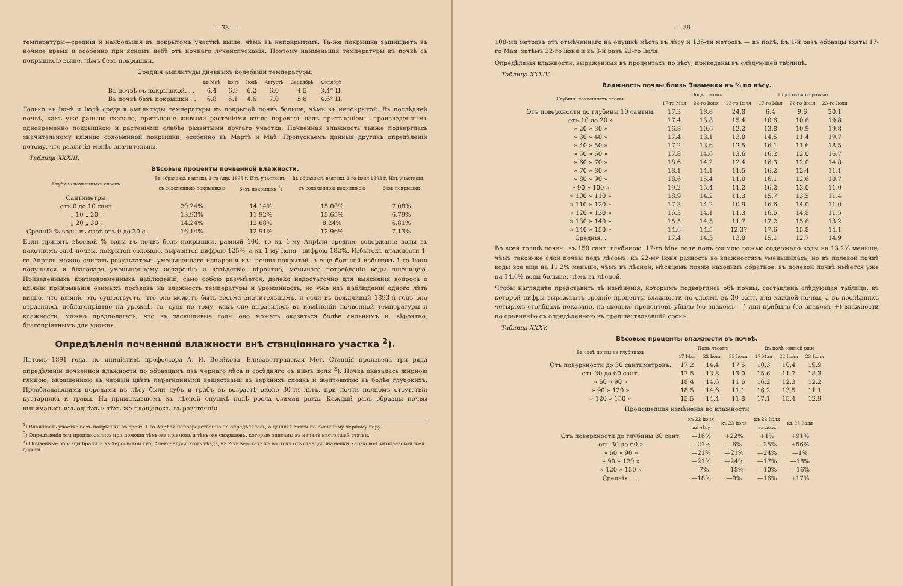— 38 —
температуры—среднія и наибольшія въ покрытомъ участкѣ выше, чѣмъ въ непокрытомъ. Та-же покрышка защищаетъ въ ночное время и особенно при ясномъ небѣ отъ ночнаго лучеиспусканія. Поэтому наименьшія температуры въ почвѣ съ покрышкою выше, чѣмъ безъ покрышки.
Среднія амплитуды дневныхъ колебаній температуры:
| | въ Маѣ | Іюнѣ | Іюлѣ | Августѣ | Сентябрѣ | Октябрѣ |
| --- | --- | --- | --- | --- | --- | --- |
| Въ почвѣ съ покрышкой. . . | 6.4 | 6.9 | 6.2 | 6.0 | 4.5 | 3.4° Ц. |
| Въ почвѣ безъ покрышки . . | 6.8 | 5.1 | 4.6 | 7.0 | 5.8 | 4.6° Ц. |
Только въ Іюнѣ и Іюлѣ среднія амплитуды температуры въ покрытой почвѣ больше, чѣмъ въ непокрытой. Въ послѣдней почвѣ, какъ уже раньше сказано, притѣненіе живыми растеніями взяло перевѣсъ надъ притѣненіемъ, произведеннымъ одновременно покрышкою и растеніями слабѣе развитыми другаго участка. Почвенная влажность также подверглась значительному вліянію соломенной покрышки, особенно въ Мартѣ и Маѣ. Пропускаемъ данныя другихъ опредѣленій потому, что различія менѣе значительны.
Таблица XXXIII.
Вѣсовые проценты почвенной влажности.
| Глубина почвенныхъ слоевъ: | Въ образцахъ взятыхъ 1-го Апр. 1893 г. Изъ участковъ | | Въ образцахъ взятыхъ 1-го Іюня 1893 г. Изъ участковъ | |
| --- | --- | --- | --- | --- |
| | съ соломенною покрышкою | безъ покрышки <sup>1</sup>) | съ соломенною покрышкою | безъ покрышки |
| Сантиметры: | | | | |
| отъ 0 до 10 сант. | 20.24% | 14.14% | 15.00% | 7.08% |
| „ 10 „ 20 „ | 13.93% | 11.92% | 15.65% | 6.79% |
| „ 20 „ 30 „ | 14.24% | 12.68% | 8.24% | 6.81% |
| Средній % воды въ слоѣ отъ 0 до 30 с. | 16.14% | 12.91% | 12.96% | 7.13% |
Если принять вѣсовой % воды въ почвѣ безъ покрышки, равный 100, то къ 1-му Апрѣля среднее содержаніе воды въ пахотномъ слоѣ почвы, покрытой соломою, выразится цифрою 125%, а къ 1-му Іюня—цифрою 182%. Избытокъ влажности 1-го Апрѣля можно считать результатомъ уменьшеннаго испаренія изъ почвы покрытой, а еще большій избытокъ 1-го Іюня получился и благодаря уменьшенному испаренію и вслѣдствіе, вѣроятно, меньшаго потребленія воды пшеницею. Приведенныхъ кратковременныхъ наблюденій, само собою разумѣется, далеко недостаточно для выясненія вопроса о вліяніи прикрыванія озимыхъ посѣвовъ на влажность температуры и урожайность, но уже изъ наблюденій одного лѣта видно, что вліяніе это существуетъ, что оно можетъ быть весьма значительнымъ, и если въ дождливый 1893-й годъ оно отразилось неблагопріятно на урожаѣ, то, судя по тому, какъ оно выразилось въ измѣненіи почвенной температуры и влажности, можно предполагать, что въ засушливые годы оно можетъ оказаться болѣе сильнымъ и, вѣроятно, благопріятнымъ для урожая.
Опредѣленія почвенной влажности внѣ станціоннаго участка <sup>2</sup>).
Лѣтомъ 1891 года, по иниціативѣ профессора А. И. Воейкова, Елисаветградская Мет. Станція произвела три ряда опредѣленій почвенной влажности по образцамъ изъ чернаго лѣса и сосѣдняго съ нимъ поля <sup>3</sup>). Почва оказалась жирною глиною, окрашенною въ черный цвѣтъ перегнойными веществами въ верхнихъ слояхъ и желтоватою въ болѣе глубокихъ. Преобладающими породами въ лѣсу были дубъ и грабъ въ возрастѣ около 30-ти лѣтъ, при почти полномъ отсутствіи кустарника и травы. На примыкавшемъ къ лѣсной опушкѣ полѣ росла озимая рожь. Каждый разъ образцы почвы вынимались изъ однѣхъ и тѣхъ-же площадокъ, въ разстояніи
<sup>1</sup>) Влажность участка безъ покрышки въ срокъ 1-го Апрѣля непосредственно не опредѣлялась, а данныя взяты по смежному черному пару.
<sup>2</sup>) Опредѣленія эти производились при помощи тѣхъ-же пріемовъ и тѣхъ-же снарядовъ, которые описаны въ началѣ настоящей статьи.
<sup>3</sup>) Почвенные образцы брались въ Херсонской губ. Александрійскомъ уѣздѣ, въ 2-хъ верстахъ къ востоку отъ станціи Знаменки Харьково-Николаевской жел. дороги.
— 39 —
108-ми метровъ отъ отмѣченнаго на опушкѣ мѣста въ лѣсу и 135-ти метровъ — въ полѣ. Въ 1-й разъ образцы взяты 17-го Мая, затѣмъ 22-го Іюня и въ 3-й разъ 23-го Іюля.
Опредѣленія влажности, выраженныя въ процентахъ по вѣсу, приведены въ слѣдующей таблицѣ.
Таблица XXXIV.
Влажность почвы близь Знаменки въ % по вѣсу.
| Глубина почвенныхъ слоевъ | Подъ лѣсомъ | | | Подъ озимою рожью | | |
| --- | --- | --- | --- | --- | --- | --- |
| | 17-го Мая | 22-го Іюня | 23-го Іюля | 17-го Мая | 22-го Іюня | 23-го Іюля |
| Отъ поверхности до глубины 10 сантим. | 17.3 | 18.8 | 24.8 | 6.4 | 9.6 | 20.1 |
| отъ 10 до 20 » | 17.4 | 13.8 | 15.4 | 10.6 | 10.6 | 19.8 |
| » 20 » 30 » | 16.8 | 10.6 | 12.2 | 13.8 | 10.9 | 19.8 |
| » 30 » 40 » | 17.4 | 13.1 | 13.0 | 14.5 | 11.4 | 19.7 |
| » 40 » 50 » | 17.2 | 13.6 | 12.5 | 16.1 | 11.6 | 18.5 |
| » 50 » 60 » | 17.8 | 14.6 | 13.6 | 16.2 | 12.0 | 16.7 |
| » 60 » 70 » | 18.6 | 14.2 | 12.4 | 16.3 | 12.0 | 14.8 |
| » 70 » 80 » | 18.1 | 14.1 | 11.5 | 16.2 | 12.4 | 11.1 |
| » 80 » 90 » | 18.6 | 15.4 | 11.0 | 16.1 | 12.6 | 10.7 |
| » 90 » 100 » | 19.2 | 15.4 | 11.2 | 16.2 | 13.0 | 11.0 |
| » 100 » 110 » | 18.9 | 14.2 | 11.3 | 15.7 | 13.5 | 11.4 |
| » 110 » 120 » | 17.3 | 14.2 | 10.9 | 16.6 | 14.0 | 11.0 |
| » 120 » 130 » | 16.3 | 14.1 | 11.3 | 16.5 | 14.8 | 11.5 |
| » 130 » 140 » | 15.5 | 14.5 | 11.7 | 17.2 | 15.6 | 13.2 |
| » 140 » 150 » | 14.6 | 14.5 | 12.3? | 17.6 | 15.8 | 14.1 |
| Среднія. . | 17.4 | 14.3 | 13.0 | 15.1 | 12.7 | 14.9 |
Во всей толщѣ почвы, въ 150 сант. глубиною, 17-го Мая поле подъ озимою рожью содержало воды на 13.2% меньше, чѣмъ такой-же слой почвы подъ лѣсомъ; къ 22-му Іюня разность во влажностяхъ уменьшилась, но въ полевой почвѣ воды все еще на 11.2% меньше, чѣмъ въ лѣсной; мѣсяцемъ позже находимъ обратное: въ полевой почвѣ имѣется уже на 14.6% воды больше, чѣмъ въ лѣсной.
Чтобы нагляднѣе представить тѣ измѣненія, которымъ подверглись обѣ почвы, составлена слѣдующая таблица, въ которой цифры выражаютъ средніе проценты влажности по слоямъ въ 30 сант. для каждой почвы, а въ послѣднихъ четырехъ столбцахъ показано, на сколько процентовъ убыло (со знакомъ —) или прибыло (со знакомъ +) влажности по сравненію съ опредѣленною въ предшествовавшій срокъ.
Таблица XXXV.
Вѣсовые проценты влажности въ почвѣ.
| Въ слоѣ почвы на глубинахъ | Подъ лѣсомъ | | | Въ полѣ озимой ржи | | |
| --- | --- | --- | --- | --- | --- | --- |
| | 17 Мая | 22 Іюня | 23 Іюля | 17 Мая | 22 Іюня | 23 Іюля |
| Отъ поверхности до 30 сантиметровъ. | 17.2 | 14.4 | 17.5 | 10.3 | 10.4 | 19.9 |
| отъ 30 до 60 сант. | 17.5 | 13.8 | 13.0 | 15.6 | 11.7 | 18.3 |
| » 60 » 90 » | 18.4 | 14.6 | 11.6 | 16.2 | 12.3 | 12.2 |
| » 90 » 120 » | 18.5 | 14.6 | 11.1 | 16.2 | 13.5 | 11.1 |
| » 120 » 150 » | 15.5 | 14.4 | 11.8 | 17.1 | 15.4 | 12.9 |
Происшедшія измѣненія во влажности
| | къ 22 Іюня въ лѣсу | къ 23 Іюля | къ 22 Іюля въ полѣ | къ 23 Іюля |
| --- | --- | --- | --- | --- |
| Отъ поверхности до глубины 30 сант. | —16% | +22% | +1% | +91% |
| отъ 30 до 60 » | —21% | —6% | —25% | +56% |
| » 60 » 90 » | —21% | —21% | —24% | —1% |
| » 90 » 120 » | —21% | —24% | —17% | —18% |
| » 120 » 150 » | —7% | —18% | —10% | —16% |
| Среднія . . . | —18% | —9% | —16% | +17% |